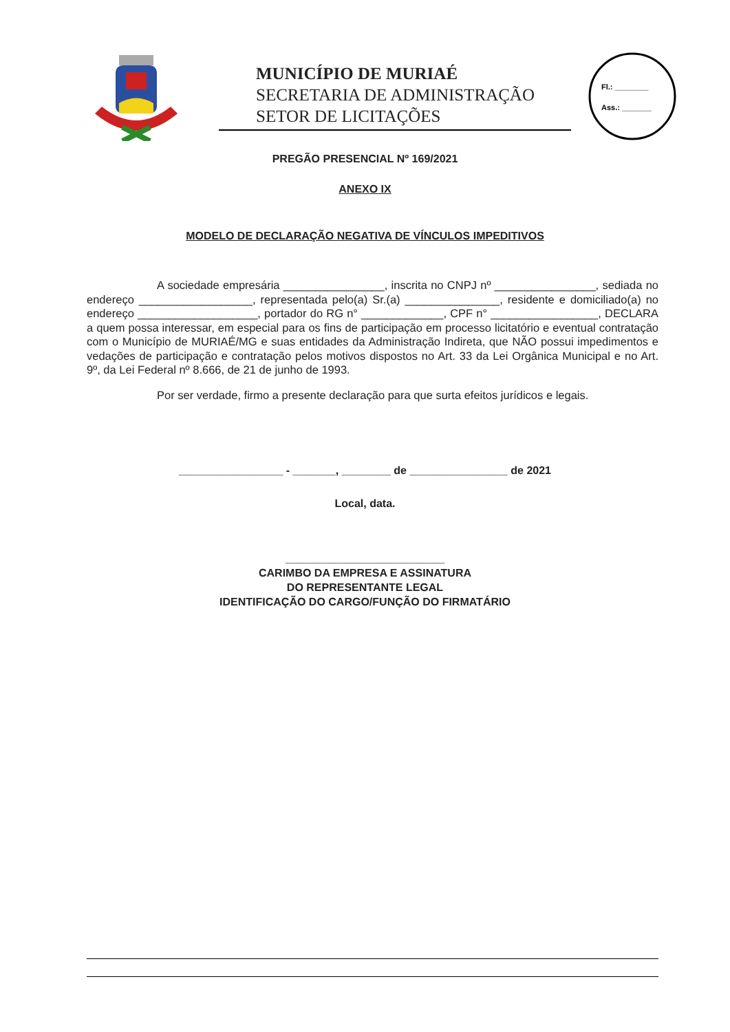MUNICÍPIO DE MURIAÉ
SECRETARIA DE ADMINISTRAÇÃO
SETOR DE LICITAÇÕES
Fl.: ________
Ass.: _______
PREGÃO PRESENCIAL Nº 169/2021
ANEXO IX
MODELO DE DECLARAÇÃO NEGATIVA DE VÍNCULOS IMPEDITIVOS
A sociedade empresária ________________, inscrita no CNPJ nº ________________, sediada no endereço __________________, representada pelo(a) Sr.(a) _______________, residente e domiciliado(a) no endereço ___________________, portador do RG n° _____________, CPF n° _________________, DECLARA a quem possa interessar, em especial para os fins de participação em processo licitatório e eventual contratação com o Município de MURIAÉ/MG e suas entidades da Administração Indireta, que NÃO possui impedimentos e vedações de participação e contratação pelos motivos dispostos no Art. 33 da Lei Orgânica Municipal e no Art. 9º, da Lei Federal nº 8.666, de 21 de junho de 1993.
Por ser verdade, firmo a presente declaração para que surta efeitos jurídicos e legais.
_________________ - _______, ________ de ________________ de 2021
Local, data.
__________________________
CARIMBO DA EMPRESA E ASSINATURA
DO REPRESENTANTE LEGAL
IDENTIFICAÇÃO DO CARGO/FUNÇÃO DO FIRMATÁRIO